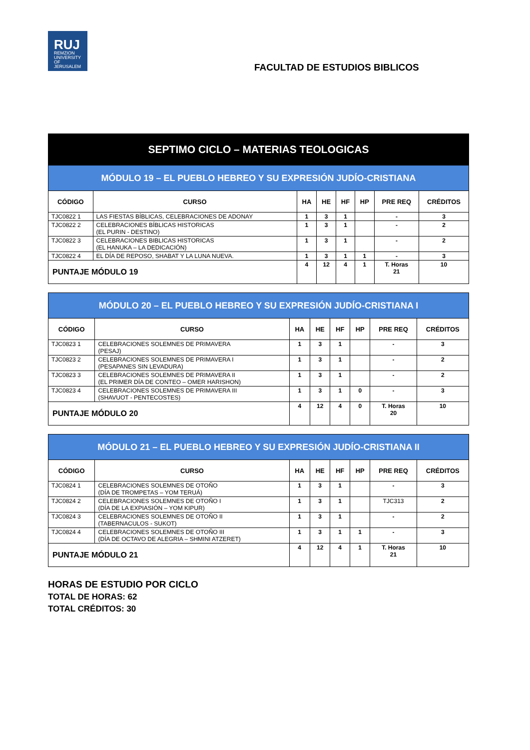RUJ
REMZION
UNIVERSITY
OF JERUSALEM
FACULTAD DE ESTUDIOS BIBLICOS
| SEPTIMO CICLO – MATERIAS TEOLOGICAS | | | | | | | |
| --- | --- | --- | --- | --- | --- | --- | --- |
| MÓDULO 19 – EL PUEBLO HEBREO Y SU EXPRESIÓN JUDÍO-CRISTIANA | | | | | | | |
| CÓDIGO | CURSO | HA | HE | HF | HP | PRE REQ | CRÉDITOS |
| TJC0822 1 | LAS FIESTAS BÍBLICAS, CELEBRACIONES DE ADONAY | 1 | 3 | 1 | | - | 3 |
| TJC0822 2 | CELEBRACIONES BÍBLICAS HISTORICAS (EL PURIN - DESTINO) | 1 | 3 | 1 | | - | 2 |
| TJC0822 3 | CELEBRACIONES BIBLICAS HISTORICAS (EL HANUKA – LA DEDICACIÓN) | 1 | 3 | 1 | | - | 2 |
| TJC0822 4 | EL DÍA DE REPOSO, SHABAT Y LA LUNA NUEVA. | 1 | 3 | 1 | 1 | - | 3 |
| PUNTAJE MÓDULO 19 | | 4 | 12 | 4 | 1 | T. Horas 21 | 10 |
| MÓDULO 20 – EL PUEBLO HEBREO Y SU EXPRESIÓN JUDÍO-CRISTIANA I | | | | | | | |
| --- | --- | --- | --- | --- | --- | --- | --- |
| CÓDIGO | CURSO | HA | HE | HF | HP | PRE REQ | CRÉDITOS |
| TJC0823 1 | CELEBRACIONES SOLEMNES DE PRIMAVERA (PESAJ) | 1 | 3 | 1 | | - | 3 |
| TJC0823 2 | CELEBRACIONES SOLEMNES DE PRIMAVERA I (PESAPANES SIN LEVADURA) | 1 | 3 | 1 | | - | 2 |
| TJC0823 3 | CELEBRACIONES SOLEMNES DE PRIMAVERA II (EL PRIMER DÍA DE CONTEO – OMER HARISHON) | 1 | 3 | 1 | | - | 2 |
| TJC0823 4 | CELEBRACIONES SOLEMNES DE PRIMAVERA III (SHAVUOT - PENTECOSTES) | 1 | 3 | 1 | 0 | - | 3 |
| PUNTAJE MÓDULO 20 | | 4 | 12 | 4 | 0 | T. Horas 20 | 10 |
| MÓDULO 21 – EL PUEBLO HEBREO Y SU EXPRESIÓN JUDÍO-CRISTIANA II | | | | | | | |
| --- | --- | --- | --- | --- | --- | --- | --- |
| CÓDIGO | CURSO | HA | HE | HF | HP | PRE REQ | CRÉDITOS |
| TJC0824 1 | CELEBRACIONES SOLEMNES DE OTOÑO (DÍA DE TROMPETAS – YOM TERUÁ) | 1 | 3 | 1 | | - | 3 |
| TJC0824 2 | CELEBRACIONES SOLEMNES DE OTOÑO I (DÍA DE LA EXPIASIÓN – YOM KIPUR) | 1 | 3 | 1 | | TJC313 | 2 |
| TJC0824 3 | CELEBRACIONES SOLEMNES DE OTOÑO II (TABERNACULOS - SUKOT) | 1 | 3 | 1 | | - | 2 |
| TJC0824 4 | CELEBRACIONES SOLEMNES DE OTOÑO III (DÍA DE OCTAVO DE ALEGRIA – SHMINI ATZERET) | 1 | 3 | 1 | 1 | - | 3 |
| PUNTAJE MÓDULO 21 | | 4 | 12 | 4 | 1 | T. Horas 21 | 10 |
HORAS DE ESTUDIO POR CICLO
TOTAL DE HORAS: 62
TOTAL CRÉDITOS: 30